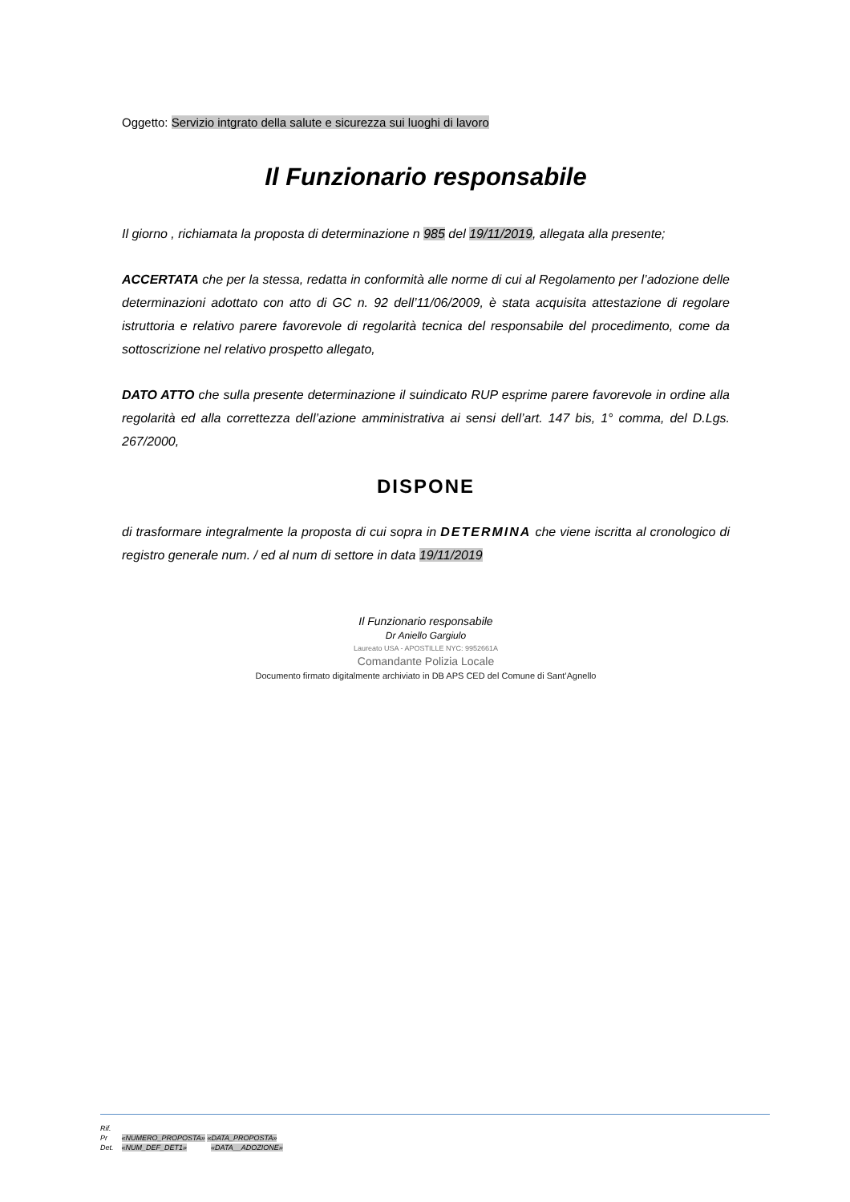Oggetto: Servizio intgrato della salute e sicurezza sui luoghi di lavoro
Il Funzionario responsabile
Il giorno , richiamata la proposta di determinazione n 985 del 19/11/2019, allegata alla presente;
ACCERTATA che per la stessa, redatta in conformità alle norme di cui al Regolamento per l’adozione delle determinazioni adottato con atto di GC n. 92 dell’11/06/2009, è stata acquisita attestazione di regolare istruttoria e relativo parere favorevole di regolarità tecnica del responsabile del procedimento, come da sottoscrizione nel relativo prospetto allegato,
DATO ATTO che sulla presente determinazione il suindicato RUP esprime parere favorevole in ordine alla regolarità ed alla correttezza dell’azione amministrativa ai sensi dell’art. 147 bis, 1° comma, del D.Lgs. 267/2000,
DISPONE
di trasformare integralmente la proposta di cui sopra in DETERMINA che viene iscritta al cronologico di registro generale num. / ed al num di settore in data 19/11/2019
Il Funzionario responsabile
Dr Aniello Gargiulo
Laureato USA - APOSTILLE NYC: 9952661A
Comandante Polizia Locale
Documento firmato digitalmente archiviato in DB APS CED del Comune di Sant’Agnello
Rif.
Pr «NUMERO_PROPOSTA» «DATA_PROPOSTA»
Det. «NUM_DEF_DET1» «DATA__ADOZIONE»